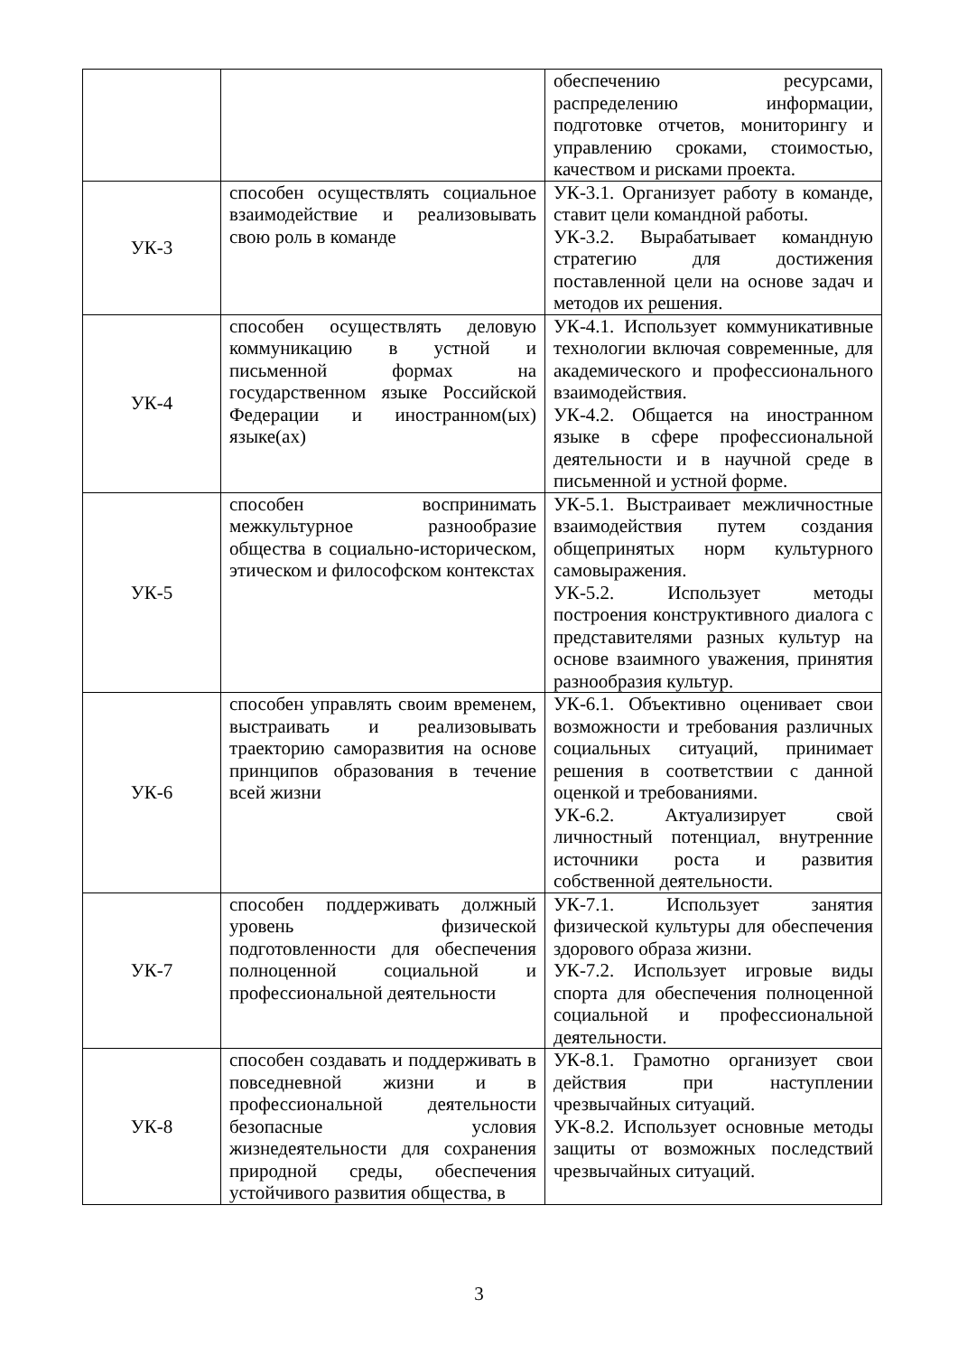| | | обеспечению ресурсами, распределению информации, подготовке отчетов, мониторингу и управлению сроками, стоимостью, качеством и рисками проекта. |
| УК-3 | способен осуществлять социальное взаимодействие и реализовывать свою роль в команде | УК-3.1. Организует работу в команде, ставит цели командной работы. УК-3.2. Вырабатывает командную стратегию для достижения поставленной цели на основе задач и методов их решения. |
| УК-4 | способен осуществлять деловую коммуникацию в устной и письменной формах на государственном языке Российской Федерации и иностранном(ых) языке(ах) | УК-4.1. Использует коммуникативные технологии включая современные, для академического и профессионального взаимодействия. УК-4.2. Общается на иностранном языке в сфере профессиональной деятельности и в научной среде в письменной и устной форме. |
| УК-5 | способен воспринимать межкультурное разнообразие общества в социально-историческом, этическом и философском контекстах | УК-5.1. Выстраивает межличностные взаимодействия путем создания общепринятых норм культурного самовыражения. УК-5.2. Использует методы построения конструктивного диалога с представителями разных культур на основе взаимного уважения, принятия разнообразия культур. |
| УК-6 | способен управлять своим временем, выстраивать и реализовывать траекторию саморазвития на основе принципов образования в течение всей жизни | УК-6.1. Объективно оценивает свои возможности и требования различных социальных ситуаций, принимает решения в соответствии с данной оценкой и требованиями. УК-6.2. Актуализирует свой личностный потенциал, внутренние источники роста и развития собственной деятельности. |
| УК-7 | способен поддерживать должный уровень физической подготовленности для обеспечения полноценной социальной и профессиональной деятельности | УК-7.1. Использует занятия физической культуры для обеспечения здорового образа жизни. УК-7.2. Использует игровые виды спорта для обеспечения полноценной социальной и профессиональной деятельности. |
| УК-8 | способен создавать и поддерживать в повседневной жизни и в профессиональной деятельности безопасные условия жизнедеятельности для сохранения природной среды, обеспечения устойчивого развития общества, в | УК-8.1. Грамотно организует свои действия при наступлении чрезвычайных ситуаций. УК-8.2. Использует основные методы защиты от возможных последствий чрезвычайных ситуаций. |
3